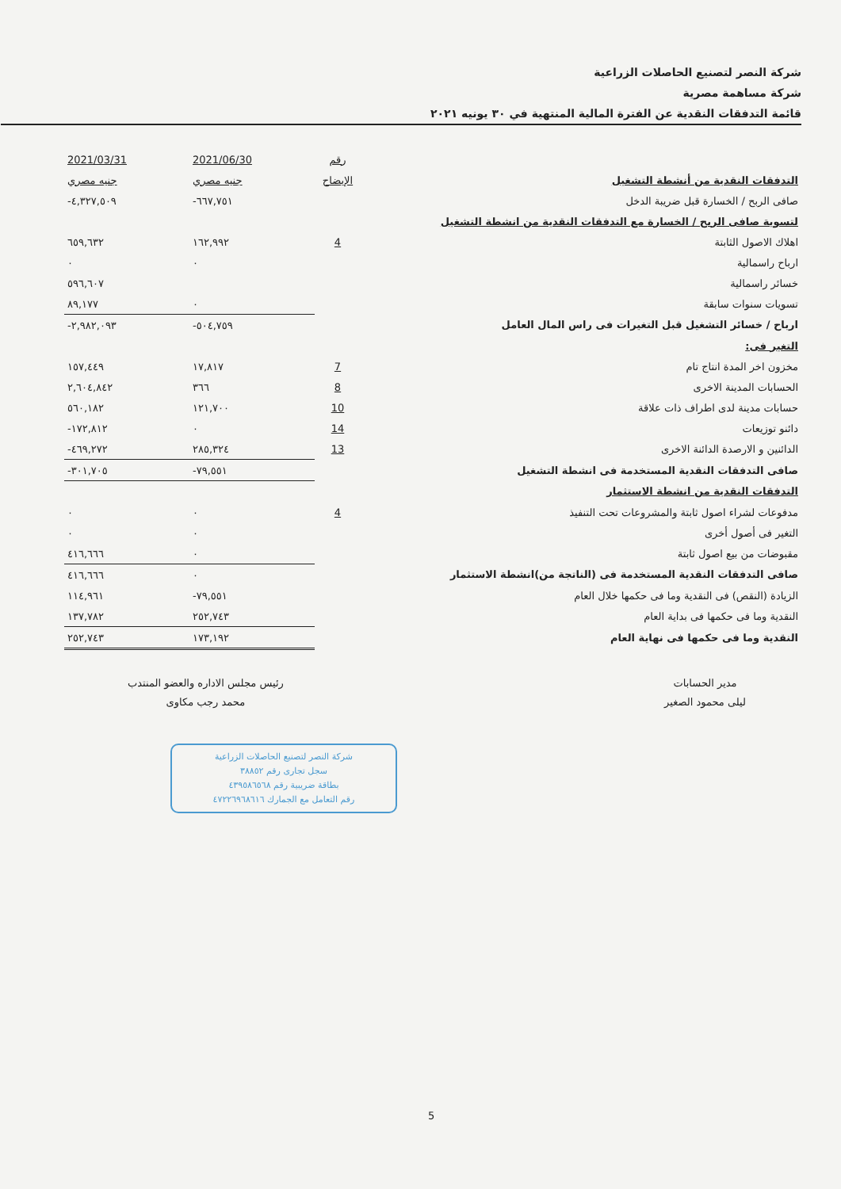شركة النصر لتصنيع الحاصلات الزراعية
شركة مساهمة مصرية
قائمة التدفقات النقدية عن الفترة المالية المنتهية في ٣٠ يونيه ٢٠٢١
| | رقم | 2021/06/30 | 2021/03/31 |
| التدفقات النقدية من أنشطة التشغيل | الإيضاح | جنيه مصري | جنيه مصري |
| صافى الربح / الخسارة قبل ضريبة الدخل | | -٦٦٧,٧٥١ | -٤,٣٢٧,٥٠٩ |
| لتسوية صافى الربح / الخسارة مع التدفقات النقدية من انشطة التشغيل | | | |
| اهلاك الاصول الثابتة | 4 | ١٦٢,٩٩٢ | ٦٥٩,٦٣٢ |
| ارباح راسمالية | | ٠ | ٠ |
| خسائر راسمالية | | | ٥٩٦,٦٠٧ |
| تسويات سنوات سابقة | | ٠ | ٨٩,١٧٧ |
| ارباح / خسائر التشغيل قبل التغيرات فى راس المال العامل | | -٥٠٤,٧٥٩ | -٢,٩٨٢,٠٩٣ |
| التغير فى: | | | |
| مخزون اخر المدة انتاج تام | 7 | ١٧,٨١٧ | ١٥٧,٤٤٩ |
| الحسابات المدينة الاخرى | 8 | ٣٦٦ | ٢,٦٠٤,٨٤٢ |
| حسابات مدينة لدى اطراف ذات علاقة | 10 | ١٢١,٧٠٠ | ٥٦٠,١٨٢ |
| دائنو توزيعات | 14 | ٠ | -١٧٢,٨١٢ |
| الدائنين و الارصدة الدائنة الاخرى | 13 | ٢٨٥,٣٢٤ | -٤٦٩,٢٧٢ |
| صافى التدفقات النقدية المستخدمة فى انشطة التشغيل | | -٧٩,٥٥١ | -٣٠١,٧٠٥ |
| التدفقات النقدية من انشطة الاستثمار | | | |
| مدفوعات لشراء اصول ثابتة والمشروعات تحت التنفيذ | 4 | ٠ | ٠ |
| التغير فى أصول أخرى | | ٠ | ٠ |
| مقبوضات من بيع اصول ثابتة | | ٠ | ٤١٦,٦٦٦ |
| صافى التدفقات النقدية المستخدمة فى (الناتجة من)انشطة الاستثمار | | ٠ | ٤١٦,٦٦٦ |
| الزيادة (النقص) فى النقدية وما فى حكمها خلال العام | | -٧٩,٥٥١ | ١١٤,٩٦١ |
| النقدية وما فى حكمها فى بداية العام | | ٢٥٢,٧٤٣ | ١٣٧,٧٨٢ |
| النقدية وما فى حكمها فى نهاية العام | | ١٧٣,١٩٢ | ٢٥٢,٧٤٣ |
مدير الحسابات
ليلى محمود الصغير
رئيس مجلس الاداره والعضو المنتدب
محمد رجب مكاوى
شركة النصر لتصنيع الحاصلات الزراعية
سجل تجارى رقم ٣٨٨٥٢
بطاقة ضريبية رقم ٤٣٩٥٨٦٥٦٨
رقم التعامل مع الجمارك ٤٧٢٢٦٩٦٨٦١٦
5